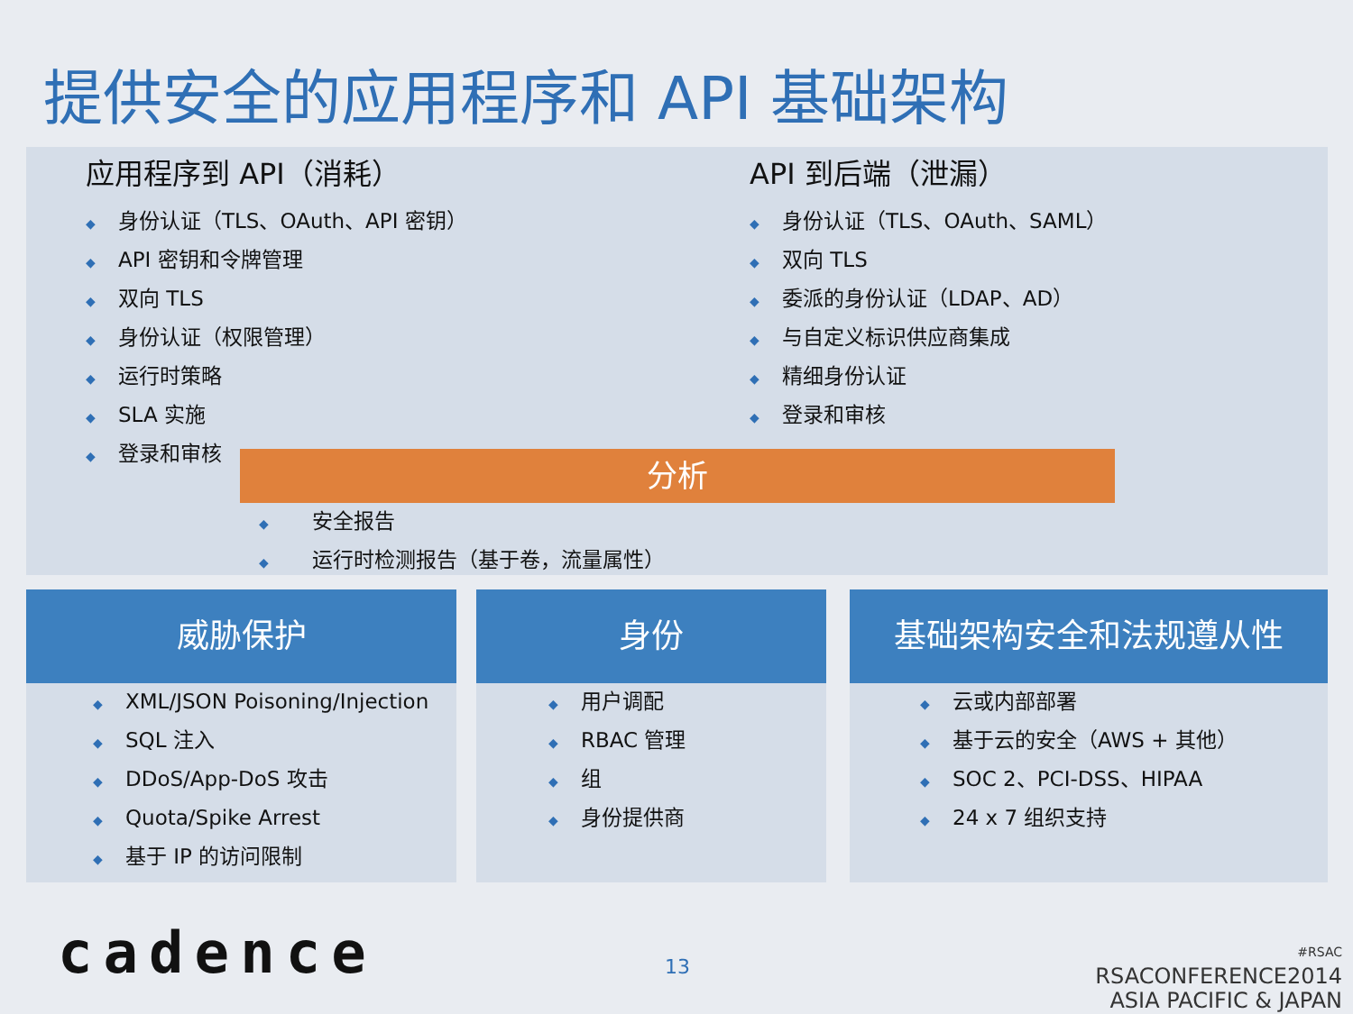提供安全的应用程序和 API 基础架构
应用程序到 API（消耗）
◆ 身份认证（TLS、OAuth、API 密钥）
◆ API 密钥和令牌管理
◆ 双向 TLS
◆ 身份认证（权限管理）
◆ 运行时策略
◆ SLA 实施
◆ 登录和审核
API 到后端（泄漏）
◆ 身份认证（TLS、OAuth、SAML）
◆ 双向 TLS
◆ 委派的身份认证（LDAP、AD）
◆ 与自定义标识供应商集成
◆ 精细身份认证
◆ 登录和审核
分析
◆　安全报告
◆　运行时检测报告（基于卷，流量属性）
威胁保护
◆ XML/JSON Poisoning/Injection
◆ SQL 注入
◆ DDoS/App-DoS 攻击
◆ Quota/Spike Arrest
◆ 基于 IP 的访问限制
身份
◆ 用户调配
◆ RBAC 管理
◆ 组
◆ 身份提供商
基础架构安全和法规遵从性
◆ 云或内部部署
◆ 基于云的安全（AWS + 其他）
◆ SOC 2、PCI-DSS、HIPAA
◆ 24 x 7 组织支持
cadence 13
#RSAC
RSACONFERENCE2014
ASIA PACIFIC & JAPAN